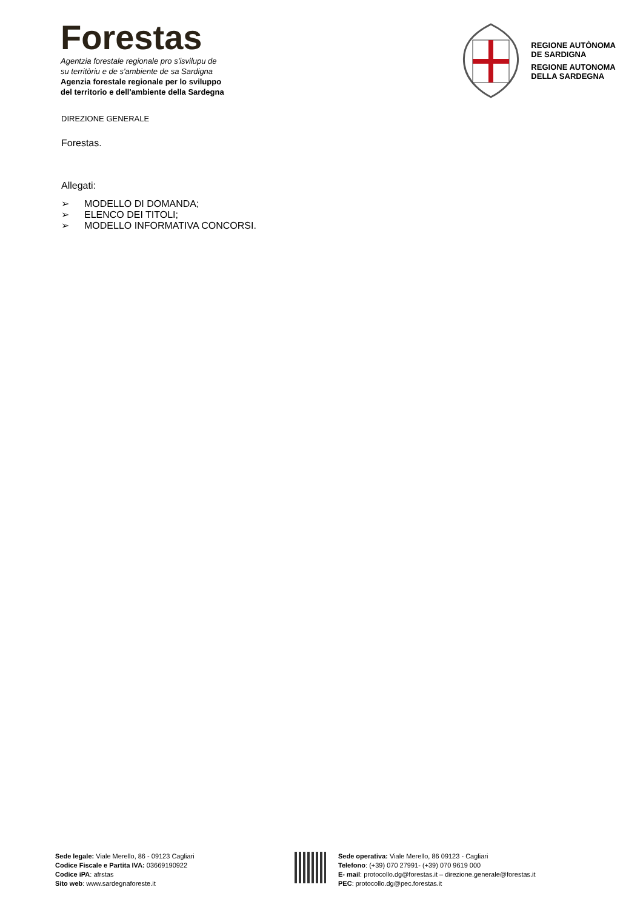Forestas
Agentzia forestale regionale pro s'isvilupu de
su territòriu e de s'ambiente de sa Sardigna
Agenzia forestale regionale per lo sviluppo
del territorio e dell'ambiente della Sardegna
REGIONE AUTÒNOMA
DE SARDIGNA
REGIONE AUTONOMA
DELLA SARDEGNA
DIREZIONE GENERALE
Forestas.
Allegati:
➢ MODELLO DI DOMANDA;
➢ ELENCO DEI TITOLI;
➢ MODELLO INFORMATIVA CONCORSI.
Sede legale: Viale Merello, 86 - 09123 Cagliari
Codice Fiscale e Partita IVA: 03669190922
Codice iPA: afrstas
Sito web: www.sardegnaforeste.it
Sede operativa: Viale Merello, 86 09123 - Cagliari
Telefono: (+39) 070 27991- (+39) 070 9619 000
E- mail: protocollo.dg@forestas.it – direzione.generale@forestas.it
PEC: protocollo.dg@pec.forestas.it